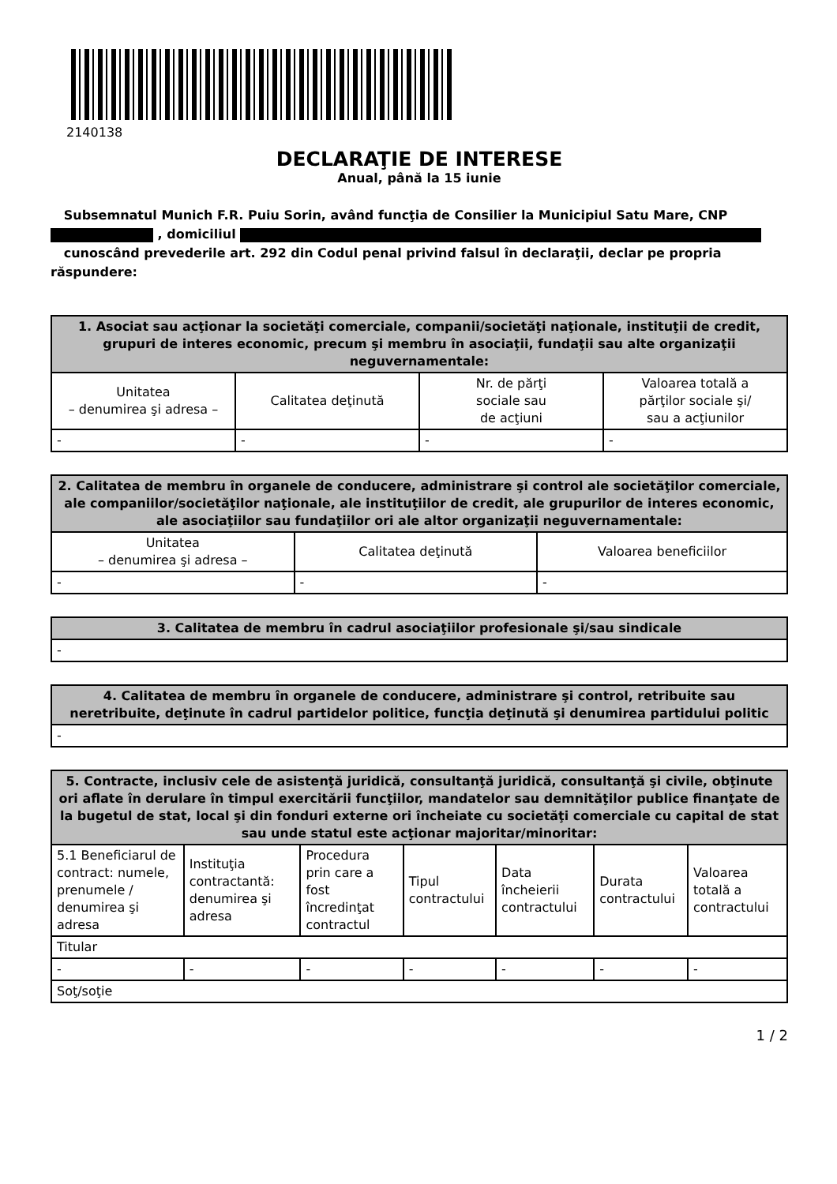2140138
DECLARAŢIE DE INTERESE
Anual, până la 15 iunie
Subsemnatul Munich F.R. Puiu Sorin, având funcţia de Consilier la Municipiul Satu Mare, CNP
, domiciliul
cunoscând prevederile art. 292 din Codul penal privind falsul în declaraţii, declar pe propria răspundere:
| 1. Asociat sau acţionar la societăţi comerciale, companii/societăţi naţionale, instituţii de credit, grupuri de interes economic, precum şi membru în asociaţii, fundaţii sau alte organizaţii neguvernamentale: | | | |
| --- | --- | --- | --- |
| Unitatea – denumirea şi adresa – | Calitatea deţinută | Nr. de părţi sociale sau de acţiuni | Valoarea totală a părţilor sociale şi/ sau a acţiunilor |
| - | - | - | - |
| 2. Calitatea de membru în organele de conducere, administrare şi control ale societăţilor comerciale, ale companiilor/societăţilor naţionale, ale instituţiilor de credit, ale grupurilor de interes economic, ale asociaţiilor sau fundaţiilor ori ale altor organizaţii neguvernamentale: | | |
| --- | --- | --- |
| Unitatea – denumirea şi adresa – | Calitatea deţinută | Valoarea beneficiilor |
| - | - | - |
| 3. Calitatea de membru în cadrul asociaţiilor profesionale şi/sau sindicale |
| --- |
| - |
| 4. Calitatea de membru în organele de conducere, administrare şi control, retribuite sau neretribuite, deţinute în cadrul partidelor politice, funcţia deţinută şi denumirea partidului politic |
| --- |
| - |
| 5. Contracte, inclusiv cele de asistenţă juridică, consultanţă juridică, consultanţă şi civile, obţinute ori aflate în derulare în timpul exercitării funcţiilor, mandatelor sau demnităţilor publice finanţate de la bugetul de stat, local şi din fonduri externe ori încheiate cu societăţi comerciale cu capital de stat sau unde statul este acţionar majoritar/minoritar: | | | | | | |
| --- | --- | --- | --- | --- | --- | --- |
| 5.1 Beneficiarul de contract: numele, prenumele / denumirea şi adresa | Instituţia contractantă: denumirea şi adresa | Procedura prin care a fost încredinţat contractul | Tipul contractului | Data încheierii contractului | Durata contractului | Valoarea totală a contractului |
| Titular | | | | | | |
| - | - | - | - | - | - | - |
| Soţ/soţie | | | | | | |
1 / 2